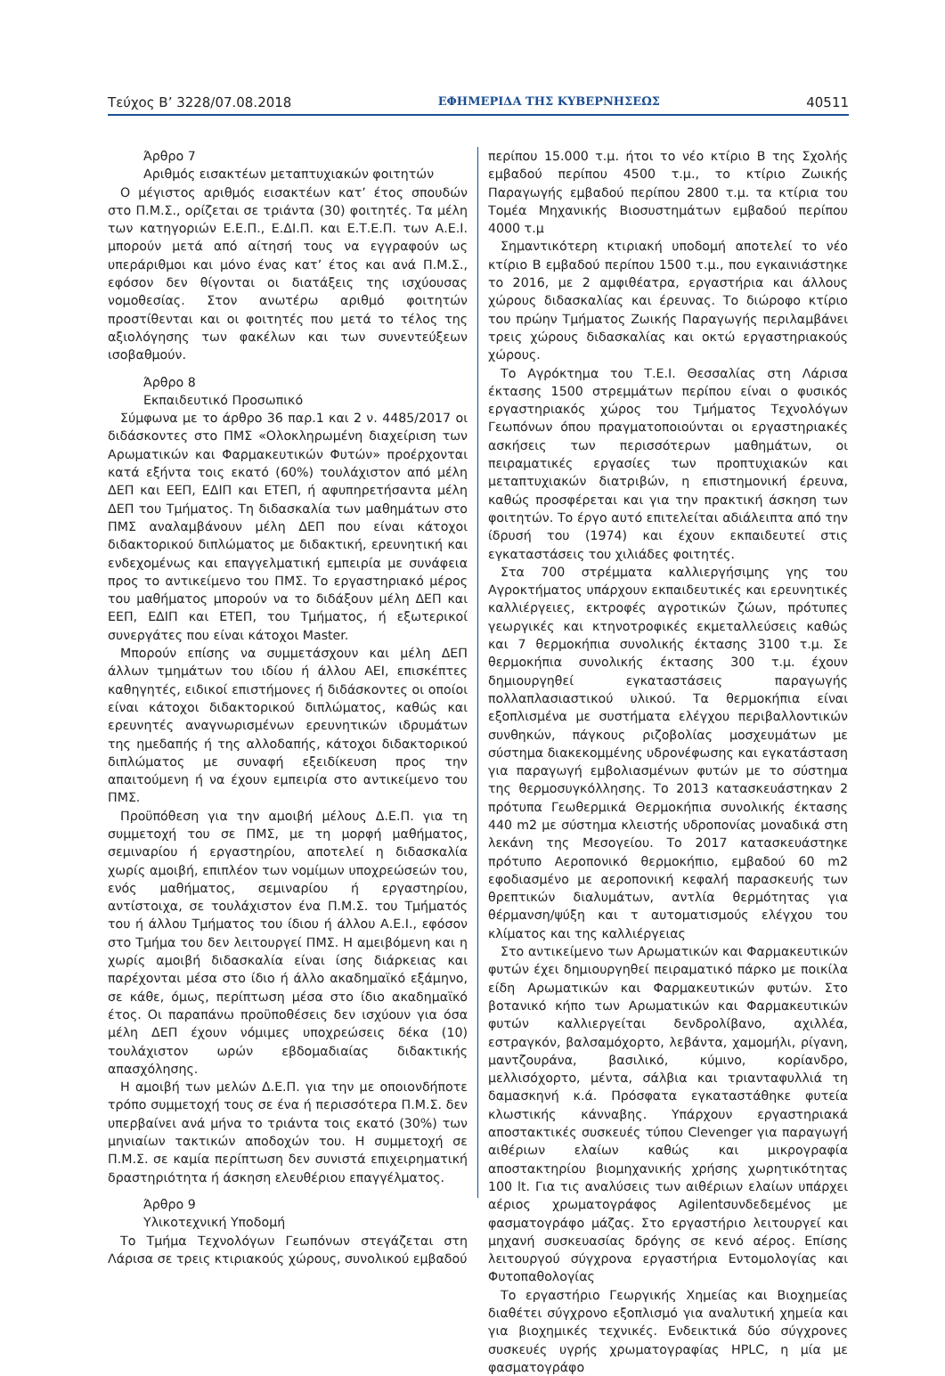Τεύχος Β’ 3228/07.08.2018 ΕΦΗΜΕΡΙΔΑ ΤΗΣ ΚΥΒΕΡΝΗΣΕΩΣ 40511
Άρθρο 7
Αριθμός εισακτέων μεταπτυχιακών φοιτητών
Ο μέγιστος αριθμός εισακτέων κατ’ έτος σπουδών στο Π.Μ.Σ., ορίζεται σε τριάντα (30) φοιτητές. Τα μέλη των κατηγοριών Ε.Ε.Π., Ε.ΔΙ.Π. και Ε.Τ.Ε.Π. των Α.Ε.Ι. μπορούν μετά από αίτησή τους να εγγραφούν ως υπεράριθμοι και μόνο ένας κατ’ έτος και ανά Π.Μ.Σ., εφόσον δεν θίγονται οι διατάξεις της ισχύουσας νομοθεσίας. Στον ανωτέρω αριθμό φοιτητών προστίθενται και οι φοιτητές που μετά το τέλος της αξιολόγησης των φακέλων και των συνεντεύξεων ισοβαθμούν.
Άρθρο 8
Εκπαιδευτικό Προσωπικό
Σύμφωνα με το άρθρο 36 παρ.1 και 2 ν. 4485/2017 οι διδάσκοντες στο ΠΜΣ «Ολοκληρωμένη διαχείριση των Αρωματικών και Φαρμακευτικών Φυτών» προέρχονται κατά εξήντα τοις εκατό (60%) τουλάχιστον από μέλη ΔΕΠ και ΕΕΠ, ΕΔΙΠ και ΕΤΕΠ, ή αφυπηρετήσαντα μέλη ΔΕΠ του Τμήματος. Τη διδασκαλία των μαθημάτων στο ΠΜΣ αναλαμβάνουν μέλη ΔΕΠ που είναι κάτοχοι διδακτορικού διπλώματος με διδακτική, ερευνητική και ενδεχομένως και επαγγελματική εμπειρία με συνάφεια προς το αντικείμενο του ΠΜΣ. Το εργαστηριακό μέρος του μαθήματος μπορούν να το διδάξουν μέλη ΔΕΠ και ΕΕΠ, ΕΔΙΠ και ΕΤΕΠ, του Τμήματος, ή εξωτερικοί συνεργάτες που είναι κάτοχοι Master.
Μπορούν επίσης να συμμετάσχουν και μέλη ΔΕΠ άλλων τμημάτων του ιδίου ή άλλου ΑΕΙ, επισκέπτες καθηγητές, ειδικοί επιστήμονες ή διδάσκοντες οι οποίοι είναι κάτοχοι διδακτορικού διπλώματος, καθώς και ερευνητές αναγνωρισμένων ερευνητικών ιδρυμάτων της ημεδαπής ή της αλλοδαπής, κάτοχοι διδακτορικού διπλώματος με συναφή εξειδίκευση προς την απαιτούμενη ή να έχουν εμπειρία στο αντικείμενο του ΠΜΣ.
Προϋπόθεση για την αμοιβή μέλους Δ.Ε.Π. για τη συμμετοχή του σε ΠΜΣ, με τη μορφή μαθήματος, σεμιναρίου ή εργαστηρίου, αποτελεί η διδασκαλία χωρίς αμοιβή, επιπλέον των νομίμων υποχρεώσεών του, ενός μαθήματος, σεμιναρίου ή εργαστηρίου, αντίστοιχα, σε τουλάχιστον ένα Π.Μ.Σ. του Τμήματός του ή άλλου Τμήματος του ίδιου ή άλλου Α.Ε.Ι., εφόσον στο Τμήμα του δεν λειτουργεί ΠΜΣ. Η αμειβόμενη και η χωρίς αμοιβή διδασκαλία είναι ίσης διάρκειας και παρέχονται μέσα στο ίδιο ή άλλο ακαδημαϊκό εξάμηνο, σε κάθε, όμως, περίπτωση μέσα στο ίδιο ακαδημαϊκό έτος. Οι παραπάνω προϋποθέσεις δεν ισχύουν για όσα μέλη ΔΕΠ έχουν νόμιμες υποχρεώσεις δέκα (10) τουλάχιστον ωρών εβδομαδιαίας διδακτικής απασχόλησης.
Η αμοιβή των μελών Δ.Ε.Π. για την με οποιονδήποτε τρόπο συμμετοχή τους σε ένα ή περισσότερα Π.Μ.Σ. δεν υπερβαίνει ανά μήνα το τριάντα τοις εκατό (30%) των μηνιαίων τακτικών αποδοχών του. Η συμμετοχή σε Π.Μ.Σ. σε καμία περίπτωση δεν συνιστά επιχειρηματική δραστηριότητα ή άσκηση ελευθέριου επαγγέλματος.
Άρθρο 9
Υλικοτεχνική Υποδομή
Το Τμήμα Τεχνολόγων Γεωπόνων στεγάζεται στη Λάρισα σε τρεις κτιριακούς χώρους, συνολικού εμβαδού
περίπου 15.000 τ.μ. ήτοι το νέο κτίριο Β της Σχολής εμβαδού περίπου 4500 τ.μ., το κτίριο Ζωικής Παραγωγής εμβαδού περίπου 2800 τ.μ. τα κτίρια του Τομέα Μηχανικής Βιοσυστημάτων εμβαδού περίπου 4000 τ.μ
Σημαντικότερη κτιριακή υποδομή αποτελεί το νέο κτίριο Β εμβαδού περίπου 1500 τ.μ., που εγκαινιάστηκε το 2016, με 2 αμφιθέατρα, εργαστήρια και άλλους χώρους διδασκαλίας και έρευνας. Το διώροφο κτίριο του πρώην Τμήματος Ζωικής Παραγωγής περιλαμβάνει τρεις χώρους διδασκαλίας και οκτώ εργαστηριακούς χώρους.
Το Αγρόκτημα του Τ.Ε.Ι. Θεσσαλίας στη Λάρισα έκτασης 1500 στρεμμάτων περίπου είναι ο φυσικός εργαστηριακός χώρος του Τμήματος Τεχνολόγων Γεωπόνων όπου πραγματοποιούνται οι εργαστηριακές ασκήσεις των περισσότερων μαθημάτων, οι πειραματικές εργασίες των προπτυχιακών και μεταπτυχιακών διατριβών, η επιστημονική έρευνα, καθώς προσφέρεται και για την πρακτική άσκηση των φοιτητών. Το έργο αυτό επιτελείται αδιάλειπτα από την ίδρυσή του (1974) και έχουν εκπαιδευτεί στις εγκαταστάσεις του χιλιάδες φοιτητές.
Στα 700 στρέμματα καλλιεργήσιμης γης του Αγροκτήματος υπάρχουν εκπαιδευτικές και ερευνητικές καλλιέργειες, εκτροφές αγροτικών ζώων, πρότυπες γεωργικές και κτηνοτροφικές εκμεταλλεύσεις καθώς και 7 θερμοκήπια συνολικής έκτασης 3100 τ.μ. Σε θερμοκήπια συνολικής έκτασης 300 τ.μ. έχουν δημιουργηθεί εγκαταστάσεις παραγωγής πολλαπλασιαστικού υλικού. Τα θερμοκήπια είναι εξοπλισμένα με συστήματα ελέγχου περιβαλλοντικών συνθηκών, πάγκους ριζοβολίας μοσχευμάτων με σύστημα διακεκομμένης υδρονέφωσης και εγκατάσταση για παραγωγή εμβολιασμένων φυτών με το σύστημα της θερμοσυγκόλλησης. Το 2013 κατασκευάστηκαν 2 πρότυπα Γεωθερμικά Θερμοκήπια συνολικής έκτασης 440 m2 με σύστημα κλειστής υδροπονίας μοναδικά στη λεκάνη της Μεσογείου. Το 2017 κατασκευάστηκε πρότυπο Αεροπονικό θερμοκήπιο, εμβαδού 60 m2 εφοδιασμένο με αεροπονική κεφαλή παρασκευής των θρεπτικών διαλυμάτων, αντλία θερμότητας για θέρμανση/ψύξη και τ αυτοματισμούς ελέγχου του κλίματος και της καλλιέργειας
Στο αντικείμενο των Αρωματικών και Φαρμακευτικών φυτών έχει δημιουργηθεί πειραματικό πάρκο με ποικίλα είδη Αρωματικών και Φαρμακευτικών φυτών. Στο βοτανικό κήπο των Αρωματικών και Φαρμακευτικών φυτών καλλιεργείται δενδρολίβανο, αχιλλέα, εστραγκόν, βαλσαμόχορτο, λεβάντα, χαμομήλι, ρίγανη, μαντζουράνα, βασιλικό, κύμινο, κορίανδρο, μελλισόχορτο, μέντα, σάλβια και τριανταφυλλιά τη δαμασκηνή κ.ά. Πρόσφατα εγκαταστάθηκε φυτεία κλωστικής κάνναβης. Υπάρχουν εργαστηριακά αποστακτικές συσκευές τύπου Clevenger για παραγωγή αιθέριων ελαίων καθώς και μικρογραφία αποστακτηρίου βιομηχανικής χρήσης χωρητικότητας 100 lt. Για τις αναλύσεις των αιθέριων ελαίων υπάρχει αέριος χρωματογράφος Agilentσυνδεδεμένος με φασματογράφο μάζας. Στο εργαστήριο λειτουργεί και μηχανή συσκευασίας δρόγης σε κενό αέρος. Επίσης λειτουργού σύγχρονα εργαστήρια Εντομολογίας και Φυτοπαθολογίας
Το εργαστήριο Γεωργικής Χημείας και Βιοχημείας διαθέτει σύγχρονο εξοπλισμό για αναλυτική χημεία και για βιοχημικές τεχνικές. Ενδεικτικά δύο σύγχρονες συσκευές υγρής χρωματογραφίας HPLC, η μία με φασματογράφο